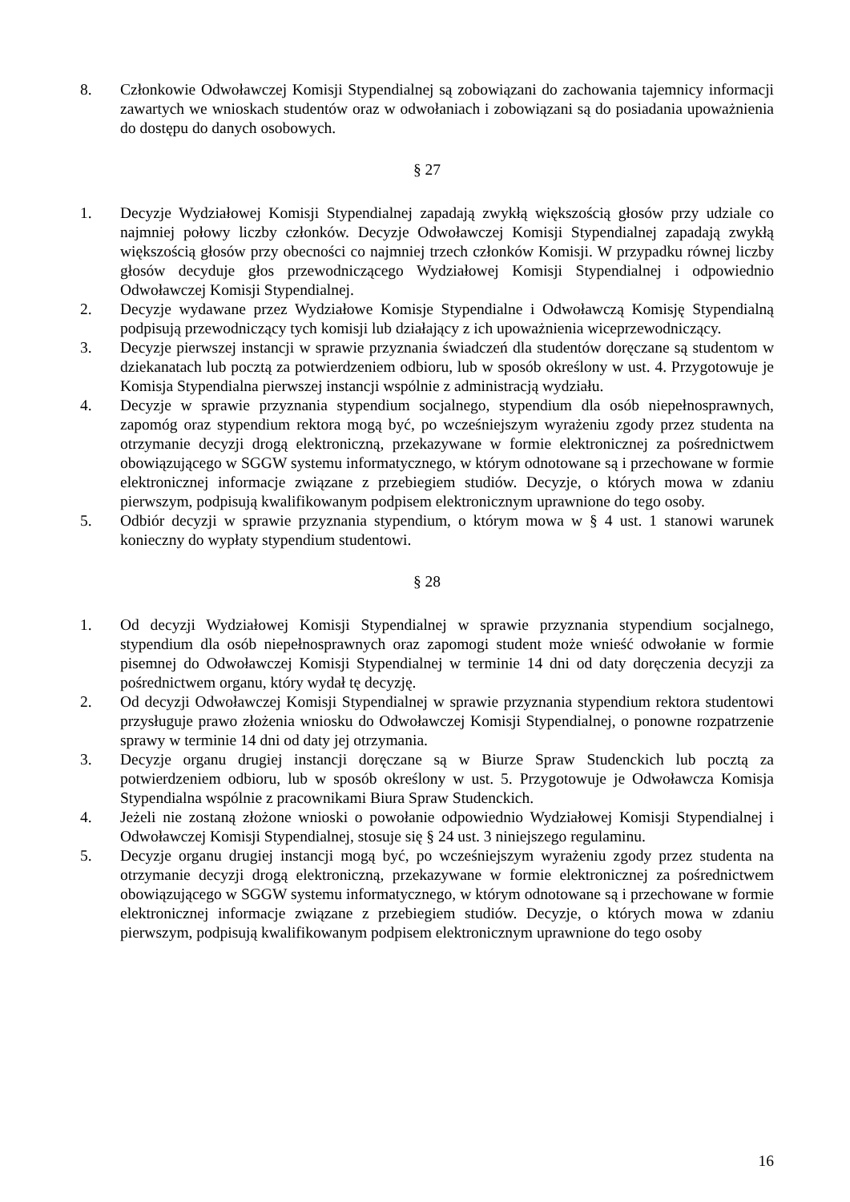8. Członkowie Odwoławczej Komisji Stypendialnej są zobowiązani do zachowania tajemnicy informacji zawartych we wnioskach studentów oraz w odwołaniach i zobowiązani są do posiadania upoważnienia do dostępu do danych osobowych.
§ 27
1. Decyzje Wydziałowej Komisji Stypendialnej zapadają zwykłą większością głosów przy udziale co najmniej połowy liczby członków. Decyzje Odwoławczej Komisji Stypendialnej zapadają zwykłą większością głosów przy obecności co najmniej trzech członków Komisji. W przypadku równej liczby głosów decyduje głos przewodniczącego Wydziałowej Komisji Stypendialnej i odpowiednio Odwoławczej Komisji Stypendialnej.
2. Decyzje wydawane przez Wydziałowe Komisje Stypendialne i Odwoławczą Komisję Stypendialną podpisują przewodniczący tych komisji lub działający z ich upoważnienia wiceprzewodniczący.
3. Decyzje pierwszej instancji w sprawie przyznania świadczeń dla studentów doręczane są studentom w dziekanatach lub pocztą za potwierdzeniem odbioru, lub w sposób określony w ust. 4. Przygotowuje je Komisja Stypendialna pierwszej instancji wspólnie z administracją wydziału.
4. Decyzje w sprawie przyznania stypendium socjalnego, stypendium dla osób niepełnosprawnych, zapomóg oraz stypendium rektora mogą być, po wcześniejszym wyrażeniu zgody przez studenta na otrzymanie decyzji drogą elektroniczną, przekazywane w formie elektronicznej za pośrednictwem obowiązującego w SGGW systemu informatycznego, w którym odnotowane są i przechowane w formie elektronicznej informacje związane z przebiegiem studiów. Decyzje, o których mowa w zdaniu pierwszym, podpisują kwalifikowanym podpisem elektronicznym uprawnione do tego osoby.
5. Odbiór decyzji w sprawie przyznania stypendium, o którym mowa w § 4 ust. 1 stanowi warunek konieczny do wypłaty stypendium studentowi.
§ 28
1. Od decyzji Wydziałowej Komisji Stypendialnej w sprawie przyznania stypendium socjalnego, stypendium dla osób niepełnosprawnych oraz zapomogi student może wnieść odwołanie w formie pisemnej do Odwoławczej Komisji Stypendialnej w terminie 14 dni od daty doręczenia decyzji za pośrednictwem organu, który wydał tę decyzję.
2. Od decyzji Odwoławczej Komisji Stypendialnej w sprawie przyznania stypendium rektora studentowi przysługuje prawo złożenia wniosku do Odwoławczej Komisji Stypendialnej, o ponowne rozpatrzenie sprawy w terminie 14 dni od daty jej otrzymania.
3. Decyzje organu drugiej instancji doręczane są w Biurze Spraw Studenckich lub pocztą za potwierdzeniem odbioru, lub w sposób określony w ust. 5. Przygotowuje je Odwoławcza Komisja Stypendialna wspólnie z pracownikami Biura Spraw Studenckich.
4. Jeżeli nie zostaną złożone wnioski o powołanie odpowiednio Wydziałowej Komisji Stypendialnej i Odwoławczej Komisji Stypendialnej, stosuje się § 24 ust. 3 niniejszego regulaminu.
5. Decyzje organu drugiej instancji mogą być, po wcześniejszym wyrażeniu zgody przez studenta na otrzymanie decyzji drogą elektroniczną, przekazywane w formie elektronicznej za pośrednictwem obowiązującego w SGGW systemu informatycznego, w którym odnotowane są i przechowane w formie elektronicznej informacje związane z przebiegiem studiów. Decyzje, o których mowa w zdaniu pierwszym, podpisują kwalifikowanym podpisem elektronicznym uprawnione do tego osoby
16